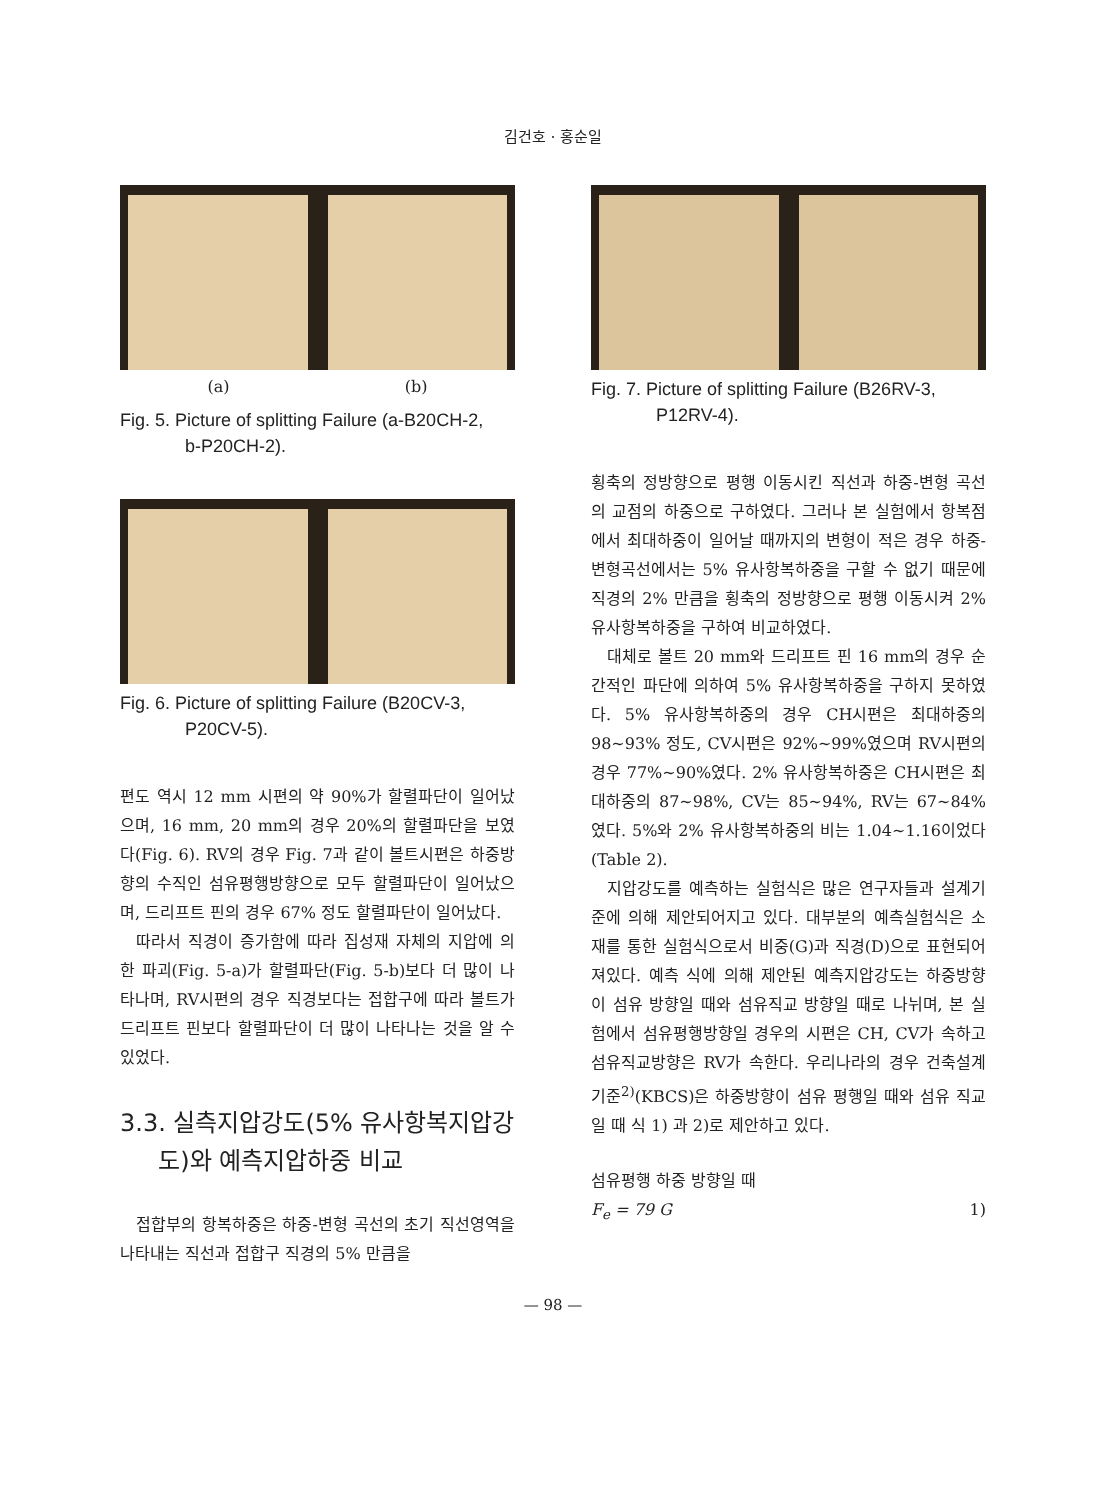김건호ㆍ홍순일
(a) (b)
Fig. 5. Picture of splitting Failure (a-B20CH-2,
b-P20CH-2).
Fig. 6. Picture of splitting Failure (B20CV-3,
P20CV-5).
편도 역시 12 mm 시편의 약 90%가 할렬파단이 일어났으며, 16 mm, 20 mm의 경우 20%의 할렬파단을 보였다(Fig. 6). RV의 경우 Fig. 7과 같이 볼트시편은 하중방향의 수직인 섬유평행방향으로 모두 할렬파단이 일어났으며, 드리프트 핀의 경우 67% 정도 할렬파단이 일어났다.
따라서 직경이 증가함에 따라 집성재 자체의 지압에 의한 파괴(Fig. 5-a)가 할렬파단(Fig. 5-b)보다 더 많이 나타나며, RV시편의 경우 직경보다는 접합구에 따라 볼트가 드리프트 핀보다 할렬파단이 더 많이 나타나는 것을 알 수 있었다.
3.3. 실측지압강도(5% 유사항복지압강
도)와 예측지압하중 비교
접합부의 항복하중은 하중-변형 곡선의 초기 직선영역을 나타내는 직선과 접합구 직경의 5% 만큼을
Fig. 7. Picture of splitting Failure (B26RV-3,
P12RV-4).
횡축의 정방향으로 평행 이동시킨 직선과 하중-변형 곡선의 교점의 하중으로 구하였다. 그러나 본 실험에서 항복점에서 최대하중이 일어날 때까지의 변형이 적은 경우 하중-변형곡선에서는 5% 유사항복하중을 구할 수 없기 때문에 직경의 2% 만큼을 횡축의 정방향으로 평행 이동시켜 2% 유사항복하중을 구하여 비교하였다.
대체로 볼트 20 mm와 드리프트 핀 16 mm의 경우 순간적인 파단에 의하여 5% 유사항복하중을 구하지 못하였다. 5% 유사항복하중의 경우 CH시편은 최대하중의 98~93% 정도, CV시편은 92%~99%였으며 RV시편의 경우 77%~90%였다. 2% 유사항복하중은 CH시편은 최대하중의 87~98%, CV는 85~94%, RV는 67~84%였다. 5%와 2% 유사항복하중의 비는 1.04~1.16이었다(Table 2).
지압강도를 예측하는 실험식은 많은 연구자들과 설계기준에 의해 제안되어지고 있다. 대부분의 예측실험식은 소재를 통한 실험식으로서 비중(G)과 직경(D)으로 표현되어져있다. 예측 식에 의해 제안된 예측지압강도는 하중방향이 섬유 방향일 때와 섬유직교 방향일 때로 나뉘며, 본 실험에서 섬유평행방향일 경우의 시편은 CH, CV가 속하고 섬유직교방향은 RV가 속한다. 우리나라의 경우 건축설계기준<sup>2)</sup>(KBCS)은 하중방향이 섬유 평행일 때와 섬유 직교일 때 식 1) 과 2)로 제안하고 있다.
섬유평행 하중 방향일 때
F<sub>e</sub> = 79 G 1)
— 98 —